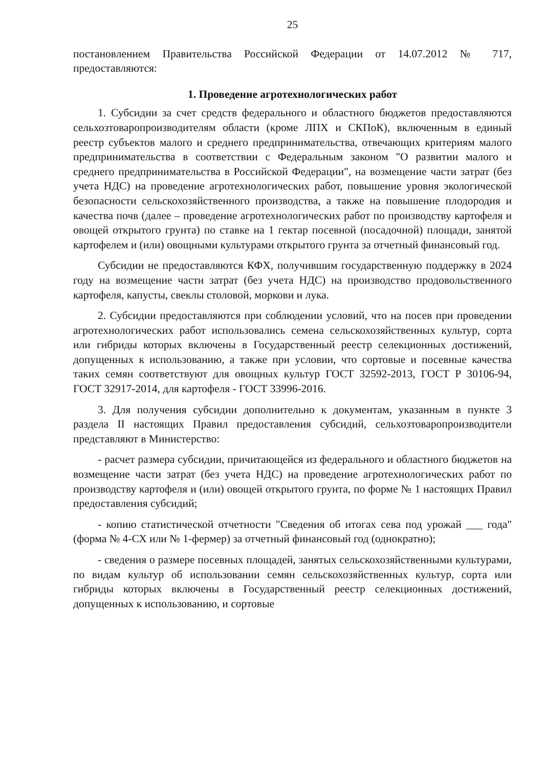25
постановлением Правительства Российской Федерации от 14.07.2012 № 717, предоставляются:
1. Проведение агротехнологических работ
1. Субсидии за счет средств федерального и областного бюджетов предоставляются сельхозтоваропроизводителям области (кроме ЛПХ и СКПоК), включенным в единый реестр субъектов малого и среднего предпринимательства, отвечающих критериям малого предпринимательства в соответствии с Федеральным законом "О развитии малого и среднего предпринимательства в Российской Федерации", на возмещение части затрат (без учета НДС) на проведение агротехнологических работ, повышение уровня экологической безопасности сельскохозяйственного производства, а также на повышение плодородия и качества почв (далее – проведение агротехнологических работ по производству картофеля и овощей открытого грунта) по ставке на 1 гектар посевной (посадочной) площади, занятой картофелем и (или) овощными культурами открытого грунта за отчетный финансовый год.
Субсидии не предоставляются КФХ, получившим государственную поддержку в 2024 году на возмещение части затрат (без учета НДС) на производство продовольственного картофеля, капусты, свеклы столовой, моркови и лука.
2. Субсидии предоставляются при соблюдении условий, что на посев при проведении агротехнологических работ использовались семена сельскохозяйственных культур, сорта или гибриды которых включены в Государственный реестр селекционных достижений, допущенных к использованию, а также при условии, что сортовые и посевные качества таких семян соответствуют для овощных культур ГОСТ 32592-2013, ГОСТ Р 30106-94, ГОСТ 32917-2014, для картофеля - ГОСТ 33996-2016.
3. Для получения субсидии дополнительно к документам, указанным в пункте 3 раздела II настоящих Правил предоставления субсидий, сельхозтоваропроизводители представляют в Министерство:
- расчет размера субсидии, причитающейся из федерального и областного бюджетов на возмещение части затрат (без учета НДС) на проведение агротехнологических работ по производству картофеля и (или) овощей открытого грунта, по форме № 1 настоящих Правил предоставления субсидий;
- копию статистической отчетности "Сведения об итогах сева под урожай ___ года" (форма № 4-СХ или № 1-фермер) за отчетный финансовый год (однократно);
- сведения о размере посевных площадей, занятых сельскохозяйственными культурами, по видам культур об использовании семян сельскохозяйственных культур, сорта или гибриды которых включены в Государственный реестр селекционных достижений, допущенных к использованию, и сортовые